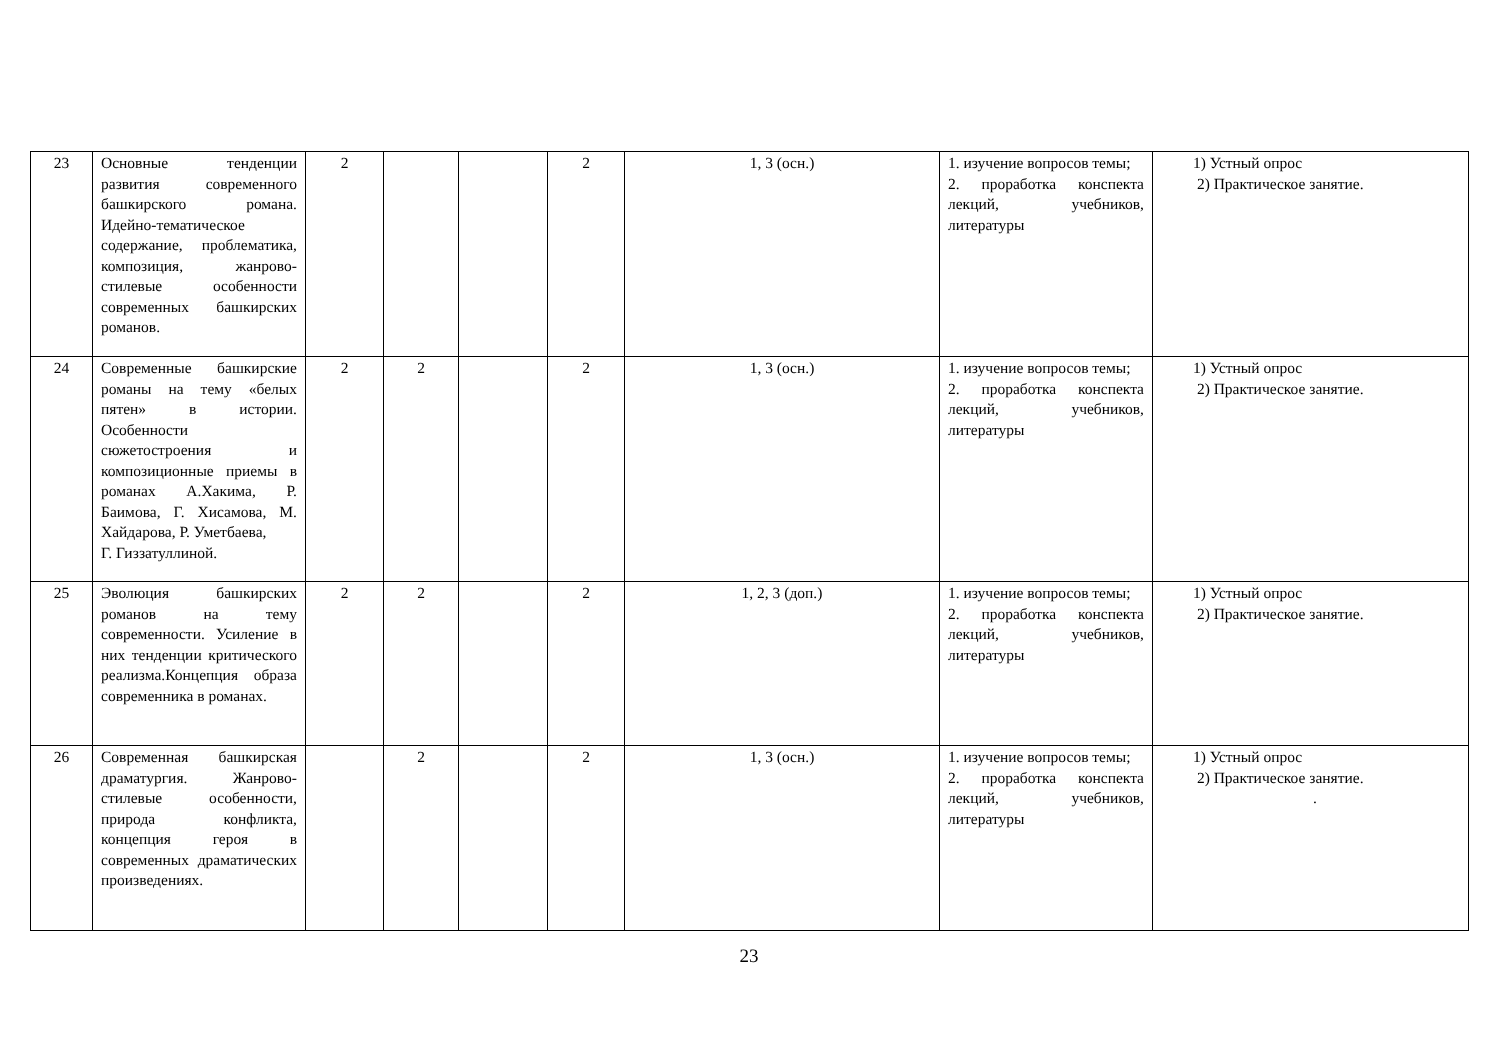| 23 | Основные тенденции развития современного башкирского романа. Идейно-тематическое содержание, проблематика, композиция, жанрово-стилевые особенности современных башкирских романов. | 2 | | | 2 | 1, 3 (осн.) | 1. изучение вопросов темы; 2. проработка конспекта лекций, учебников, литературы | 1) Устный опрос 2) Практическое занятие. |
| 24 | Современные башкирские романы на тему «белых пятен» в истории. Особенности сюжетостроения и композиционные приемы в романах А.Хакима, Р. Баимова, Г. Хисамова, М. Хайдарова, Р. Уметбаева, Г. Гиззатуллиной. | 2 | 2 | | 2 | 1, 3 (осн.) | 1. изучение вопросов темы; 2. проработка конспекта лекций, учебников, литературы | 1) Устный опрос 2) Практическое занятие. |
| 25 | Эволюция башкирских романов на тему современности. Усиление в них тенденции критического реализма.Концепция образа современника в романах. | 2 | 2 | | 2 | 1, 2, 3 (доп.) | 1. изучение вопросов темы; 2. проработка конспекта лекций, учебников, литературы | 1) Устный опрос 2) Практическое занятие. |
| 26 | Современная башкирская драматургия. Жанрово-стилевые особенности, природа конфликта, концепция героя в современных драматических произведениях. | | 2 | | 2 | 1, 3 (осн.) | 1. изучение вопросов темы; 2. проработка конспекта лекций, учебников, литературы | 1) Устный опрос 2) Практическое занятие. . |
23